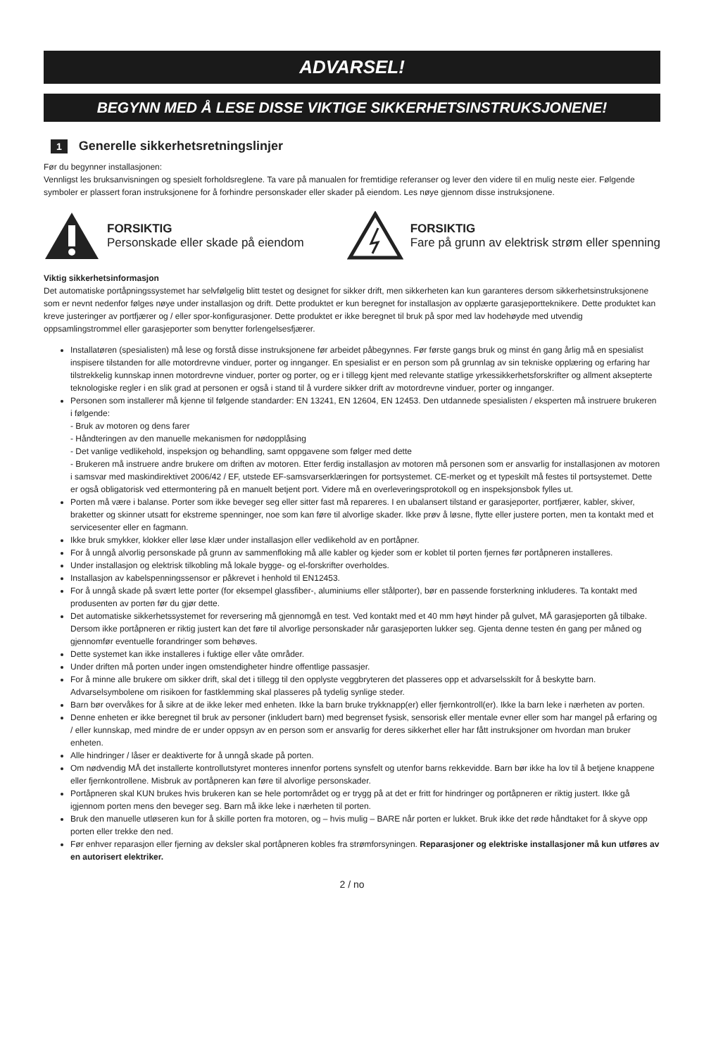ADVARSEL!
BEGYNN MED Å LESE DISSE VIKTIGE SIKKERHETSINSTRUKSJONENE!
1 Generelle sikkerhetsretningslinjer
Før du begynner installasjonen:
Vennligst les bruksanvisningen og spesielt forholdsreglene. Ta vare på manualen for fremtidige referanser og lever den videre til en mulig neste eier. Følgende symboler er plassert foran instruksjonene for å forhindre personskader eller skader på eiendom. Les nøye gjennom disse instruksjonene.
FORSIKTIG
Personskade eller skade på eiendom
FORSIKTIG
Fare på grunn av elektrisk strøm eller spenning
Viktig sikkerhetsinformasjon
Det automatiske portåpningssystemet har selvfølgelig blitt testet og designet for sikker drift, men sikkerheten kan kun garanteres dersom sikkerhetsinstruksjonene som er nevnt nedenfor følges nøye under installasjon og drift. Dette produktet er kun beregnet for installasjon av opplærte garasjeportteknikere. Dette produktet kan kreve justeringer av portfjærer og / eller spor-konfigurasjoner. Dette produktet er ikke beregnet til bruk på spor med lav hodehøyde med utvendig oppsamlingstrommel eller garasjeporter som benytter forlengelsesfjærer.
Installatøren (spesialisten) må lese og forstå disse instruksjonene før arbeidet påbegynnes. Før første gangs bruk og minst én gang årlig må en spesialist inspisere tilstanden for alle motordrevne vinduer, porter og innganger. En spesialist er en person som på grunnlag av sin tekniske opplæring og erfaring har tilstrekkelig kunnskap innen motordrevne vinduer, porter og porter, og er i tillegg kjent med relevante statlige yrkessikkerhetsforskrifter og allment aksepterte teknologiske regler i en slik grad at personen er også i stand til å vurdere sikker drift av motordrevne vinduer, porter og innganger.
Personen som installerer må kjenne til følgende standarder: EN 13241, EN 12604, EN 12453. Den utdannede spesialisten / eksperten må instruere brukeren i følgende:
- Bruk av motoren og dens farer
- Håndteringen av den manuelle mekanismen for nødopplåsing
- Det vanlige vedlikehold, inspeksjon og behandling, samt oppgavene som følger med dette
- Brukeren må instruere andre brukere om driften av motoren. Etter ferdig installasjon av motoren må personen som er ansvarlig for installasjonen av motoren i samsvar med maskindirektivet 2006/42 / EF, utstede EF-samsvarserklæringen for portsystemet. CE-merket og et typeskilt må festes til portsystemet. Dette er også obligatorisk ved ettermontering på en manuelt betjent port. Videre må en overleveringsprotokoll og en inspeksjonsbok fylles ut.
Porten må være i balanse. Porter som ikke beveger seg eller sitter fast må repareres. I en ubalansert tilstand er garasjeporter, portfjærer, kabler, skiver, braketter og skinner utsatt for ekstreme spenninger, noe som kan føre til alvorlige skader. Ikke prøv å løsne, flytte eller justere porten, men ta kontakt med et servicesenter eller en fagmann.
Ikke bruk smykker, klokker eller løse klær under installasjon eller vedlikehold av en portåpner.
For å unngå alvorlig personskade på grunn av sammenfloking må alle kabler og kjeder som er koblet til porten fjernes før portåpneren installeres.
Under installasjon og elektrisk tilkobling må lokale bygge- og el-forskrifter overholdes.
Installasjon av kabelspenningssensor er påkrevet i henhold til EN12453.
For å unngå skade på svært lette porter (for eksempel glassfiber-, aluminiums eller stålporter), bør en passende forsterkning inkluderes. Ta kontakt med produsenten av porten før du gjør dette.
Det automatiske sikkerhetssystemet for reversering må gjennomgå en test. Ved kontakt med et 40 mm høyt hinder på gulvet, MÅ garasjeporten gå tilbake. Dersom ikke portåpneren er riktig justert kan det føre til alvorlige personskader når garasjeporten lukker seg. Gjenta denne testen én gang per måned og gjennomfør eventuelle forandringer som behøves.
Dette systemet kan ikke installeres i fuktige eller våte områder.
Under driften må porten under ingen omstendigheter hindre offentlige passasjer.
For å minne alle brukere om sikker drift, skal det i tillegg til den opplyste veggbryteren det plasseres opp et advarselsskilt for å beskytte barn. Advarselsymbolene om risikoen for fastklemming skal plasseres på tydelig synlige steder.
Barn bør overvåkes for å sikre at de ikke leker med enheten. Ikke la barn bruke trykknapp(er) eller fjernkontroll(er). Ikke la barn leke i nærheten av porten.
Denne enheten er ikke beregnet til bruk av personer (inkludert barn) med begrenset fysisk, sensorisk eller mentale evner eller som har mangel på erfaring og / eller kunnskap, med mindre de er under oppsyn av en person som er ansvarlig for deres sikkerhet eller har fått instruksjoner om hvordan man bruker enheten.
Alle hindringer / låser er deaktiverte for å unngå skade på porten.
Om nødvendig MÅ det installerte kontrollutstyret monteres innenfor portens synsfelt og utenfor barns rekkevidde. Barn bør ikke ha lov til å betjene knappene eller fjernkontrollene. Misbruk av portåpneren kan føre til alvorlige personskader.
Portåpneren skal KUN brukes hvis brukeren kan se hele portområdet og er trygg på at det er fritt for hindringer og portåpneren er riktig justert. Ikke gå igjennom porten mens den beveger seg. Barn må ikke leke i nærheten til porten.
Bruk den manuelle utløseren kun for å skille porten fra motoren, og – hvis mulig – BARE når porten er lukket. Bruk ikke det røde håndtaket for å skyve opp porten eller trekke den ned.
Før enhver reparasjon eller fjerning av deksler skal portåpneren kobles fra strømforsyningen. Reparasjoner og elektriske installasjoner må kun utføres av en autorisert elektriker.
2 / no